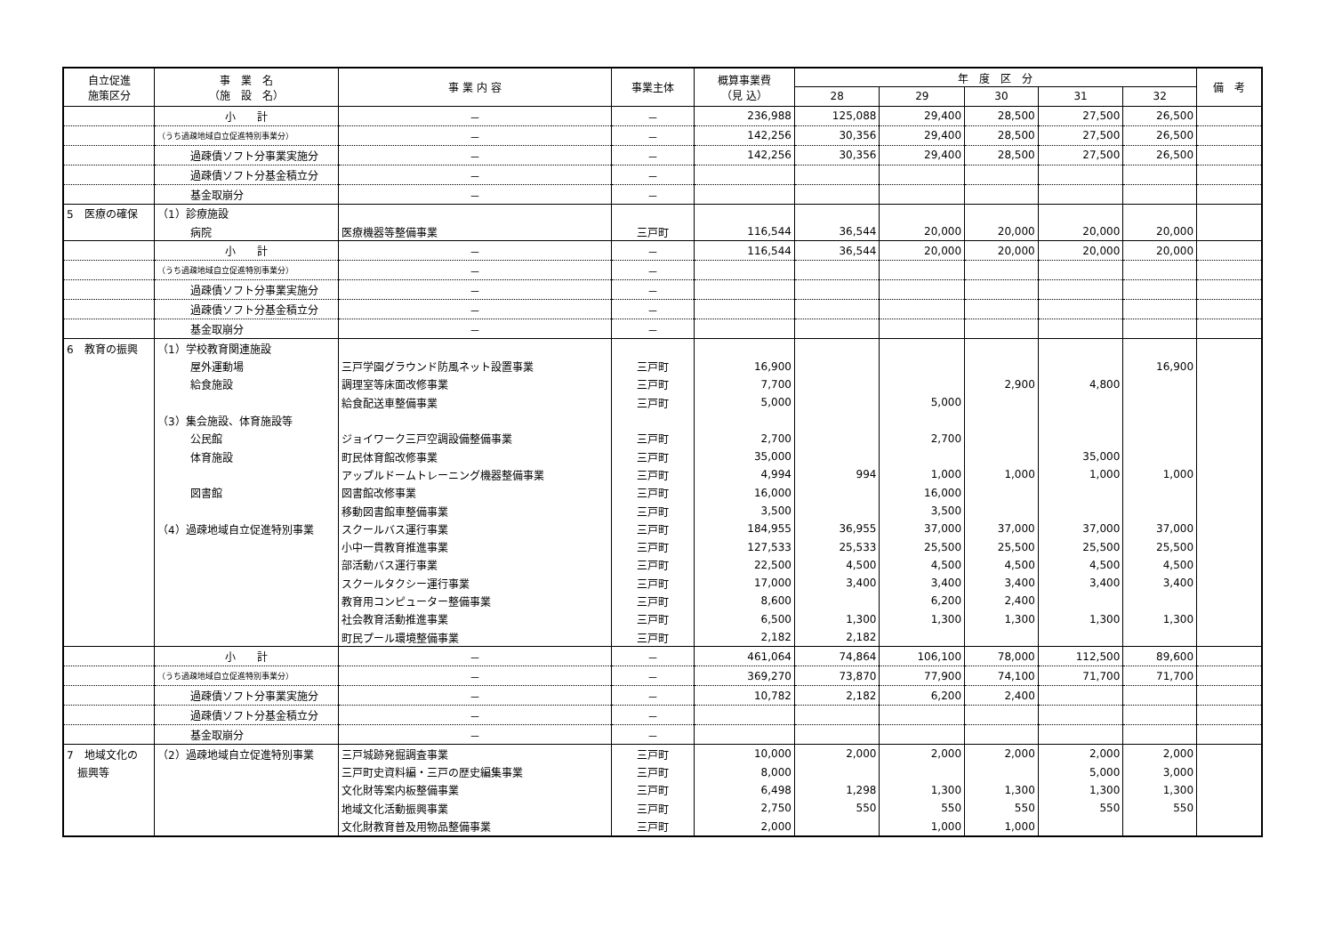| 自立促進 施策区分 | 事 業 名 （施 設 名） | 事 業 内 容 | 事業主体 | 概算事業費 （見 込） | 年 度 区 分 | | | | | 備 考 |
| --- | --- | --- | --- | --- | --- | --- | --- | --- | --- | --- |
| | | | | | 28 | 29 | 30 | 31 | 32 | |
| | 小 計 | － | － | 236,988 | 125,088 | 29,400 | 28,500 | 27,500 | 26,500 | |
| | （うち過疎地域自立促進特別事業分） | － | － | 142,256 | 30,356 | 29,400 | 28,500 | 27,500 | 26,500 | |
| | 過疎債ソフト分事業実施分 | － | － | 142,256 | 30,356 | 29,400 | 28,500 | 27,500 | 26,500 | |
| | 過疎債ソフト分基金積立分 | － | － | | | | | | | |
| | 基金取崩分 | － | － | | | | | | | |
| 5 医療の確保 | （1）診療施設 | | | | | | | | | |
| | 病院 | 医療機器等整備事業 | 三戸町 | 116,544 | 36,544 | 20,000 | 20,000 | 20,000 | 20,000 | |
| | 小 計 | － | － | 116,544 | 36,544 | 20,000 | 20,000 | 20,000 | 20,000 | |
| | （うち過疎地域自立促進特別事業分） | － | － | | | | | | | |
| | 過疎債ソフト分事業実施分 | － | － | | | | | | | |
| | 過疎債ソフト分基金積立分 | － | － | | | | | | | |
| | 基金取崩分 | － | － | | | | | | | |
| 6 教育の振興 | （1）学校教育関連施設 | | | | | | | | | |
| | 屋外運動場 | 三戸学園グラウンド防風ネット設置事業 | 三戸町 | 16,900 | | | | | 16,900 | |
| | 給食施設 | 調理室等床面改修事業 | 三戸町 | 7,700 | | | 2,900 | 4,800 | | |
| | | 給食配送車整備事業 | 三戸町 | 5,000 | | 5,000 | | | | |
| | （3）集会施設、体育施設等 | | | | | | | | | |
| | 公民館 | ジョイワーク三戸空調設備整備事業 | 三戸町 | 2,700 | | 2,700 | | | | |
| | 体育施設 | 町民体育館改修事業 | 三戸町 | 35,000 | | | | 35,000 | | |
| | | アップルドームトレーニング機器整備事業 | 三戸町 | 4,994 | 994 | 1,000 | 1,000 | 1,000 | 1,000 | |
| | 図書館 | 図書館改修事業 | 三戸町 | 16,000 | | 16,000 | | | | |
| | | 移動図書館車整備事業 | 三戸町 | 3,500 | | 3,500 | | | | |
| | （4）過疎地域自立促進特別事業 | スクールバス運行事業 | 三戸町 | 184,955 | 36,955 | 37,000 | 37,000 | 37,000 | 37,000 | |
| | | 小中一貫教育推進事業 | 三戸町 | 127,533 | 25,533 | 25,500 | 25,500 | 25,500 | 25,500 | |
| | | 部活動バス運行事業 | 三戸町 | 22,500 | 4,500 | 4,500 | 4,500 | 4,500 | 4,500 | |
| | | スクールタクシー運行事業 | 三戸町 | 17,000 | 3,400 | 3,400 | 3,400 | 3,400 | 3,400 | |
| | | 教育用コンピューター整備事業 | 三戸町 | 8,600 | | 6,200 | 2,400 | | | |
| | | 社会教育活動推進事業 | 三戸町 | 6,500 | 1,300 | 1,300 | 1,300 | 1,300 | 1,300 | |
| | | 町民プール環境整備事業 | 三戸町 | 2,182 | 2,182 | | | | | |
| | 小 計 | － | － | 461,064 | 74,864 | 106,100 | 78,000 | 112,500 | 89,600 | |
| | （うち過疎地域自立促進特別事業分） | － | － | 369,270 | 73,870 | 77,900 | 74,100 | 71,700 | 71,700 | |
| | 過疎債ソフト分事業実施分 | － | － | 10,782 | 2,182 | 6,200 | 2,400 | | | |
| | 過疎債ソフト分基金積立分 | － | － | | | | | | | |
| | 基金取崩分 | － | － | | | | | | | |
| 7 地域文化の | （2）過疎地域自立促進特別事業 | 三戸城跡発掘調査事業 | 三戸町 | 10,000 | 2,000 | 2,000 | 2,000 | 2,000 | 2,000 | |
| 振興等 | | 三戸町史資料編・三戸の歴史編集事業 | 三戸町 | 8,000 | | | | 5,000 | 3,000 | |
| | | 文化財等案内板整備事業 | 三戸町 | 6,498 | 1,298 | 1,300 | 1,300 | 1,300 | 1,300 | |
| | | 地域文化活動振興事業 | 三戸町 | 2,750 | 550 | 550 | 550 | 550 | 550 | |
| | | 文化財教育普及用物品整備事業 | 三戸町 | 2,000 | | 1,000 | 1,000 | | | |